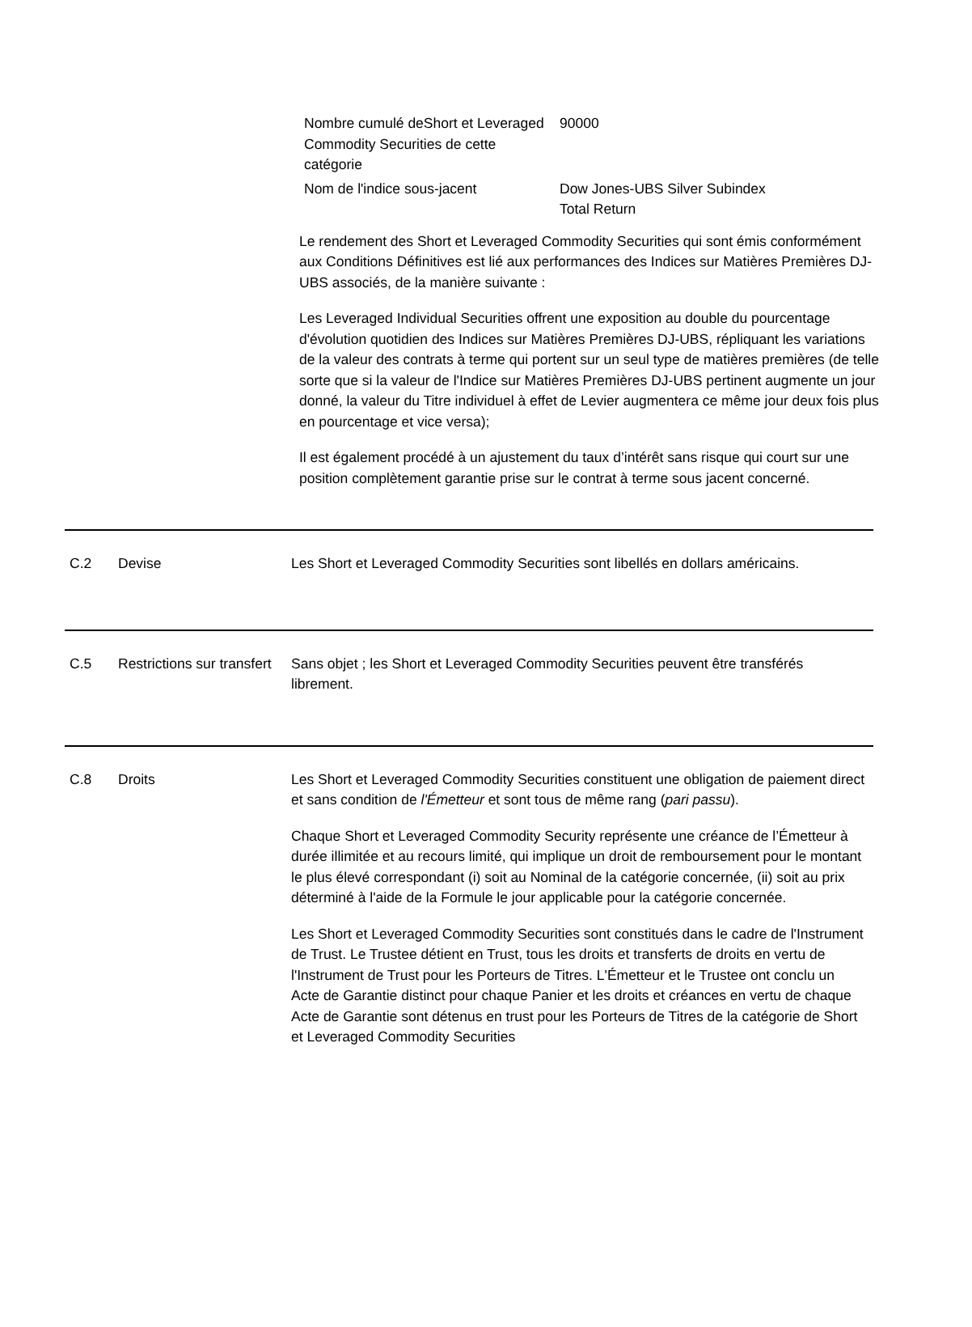| Nombre cumulé deShort et Leveraged Commodity Securities de cette catégorie | 90000 |
| Nom de l'indice sous-jacent | Dow Jones-UBS Silver Subindex Total Return |
Le rendement des Short et Leveraged Commodity Securities qui sont émis conformément aux Conditions Définitives est lié aux performances des Indices sur Matières Premières DJ-UBS associés, de la manière suivante :
Les Leveraged Individual Securities offrent une exposition au double du pourcentage d'évolution quotidien des Indices sur Matières Premières DJ-UBS, répliquant les variations de la valeur des contrats à terme qui portent sur un seul type de matières premières (de telle sorte que si la valeur de l'Indice sur Matières Premières DJ-UBS pertinent augmente un jour donné, la valeur du Titre individuel à effet de Levier augmentera ce même jour deux fois plus en pourcentage et vice versa);
Il est également procédé à un ajustement du taux d’intérêt sans risque qui court sur une position complètement garantie prise sur le contrat à terme sous jacent concerné.
C.2 Devise Les Short et Leveraged Commodity Securities sont libellés en dollars américains.
C.5 Restrictions sur transfert
Sans objet ; les Short et Leveraged Commodity Securities peuvent être transférés librement.
C.8 Droits Les Short et Leveraged Commodity Securities constituent une obligation de paiement direct et sans condition de l'Émetteur et sont tous de même rang (pari passu).
Chaque Short et Leveraged Commodity Security représente une créance de l’Émetteur à durée illimitée et au recours limité, qui implique un droit de remboursement pour le montant le plus élevé correspondant (i) soit au Nominal de la catégorie concernée, (ii) soit au prix déterminé à l'aide de la Formule le jour applicable pour la catégorie concernée.
Les Short et Leveraged Commodity Securities sont constitués dans le cadre de l'Instrument de Trust. Le Trustee détient en Trust, tous les droits et transferts de droits en vertu de l'Instrument de Trust pour les Porteurs de Titres. L'Émetteur et le Trustee ont conclu un Acte de Garantie distinct pour chaque Panier et les droits et créances en vertu de chaque Acte de Garantie sont détenus en trust pour les Porteurs de Titres de la catégorie de Short et Leveraged Commodity Securities